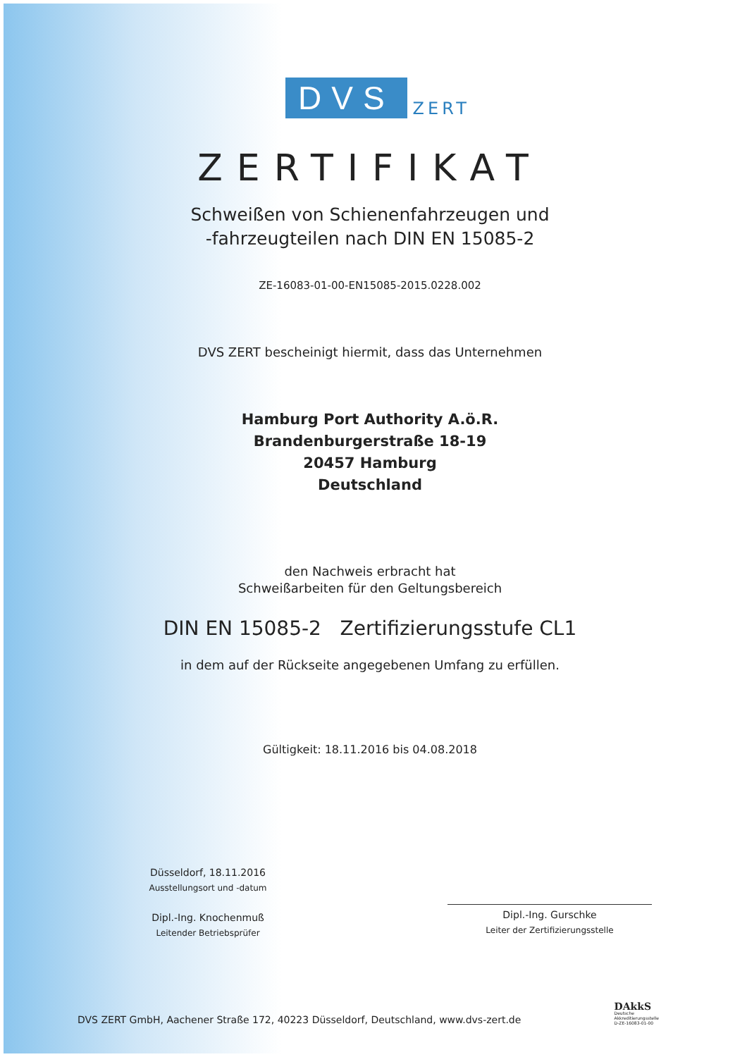DVS
ZERT
ZERTIFIKAT
Schweißen von Schienenfahrzeugen und
-fahrzeugteilen nach DIN EN 15085-2
ZE-16083-01-00-EN15085-2015.0228.002
DVS ZERT bescheinigt hiermit, dass das Unternehmen
Hamburg Port Authority A.ö.R.
Brandenburgerstraße 18-19
20457 Hamburg
Deutschland
den Nachweis erbracht hat
Schweißarbeiten für den Geltungsbereich
DIN EN 15085-2 Zertifizierungsstufe CL1
in dem auf der Rückseite angegebenen Umfang zu erfüllen.
Gültigkeit: 18.11.2016 bis 04.08.2018
Düsseldorf, 18.11.2016
Ausstellungsort und -datum
Dipl.-Ing. Knochenmuß
Leitender Betriebsprüfer
Dipl.-Ing. Gurschke
Leiter der Zertifizierungsstelle
DVS ZERT GmbH, Aachener Straße 172, 40223 Düsseldorf, Deutschland, www.dvs-zert.de
DAkkS
Deutsche
Akkreditierungsstelle
D-ZE-16083-01-00